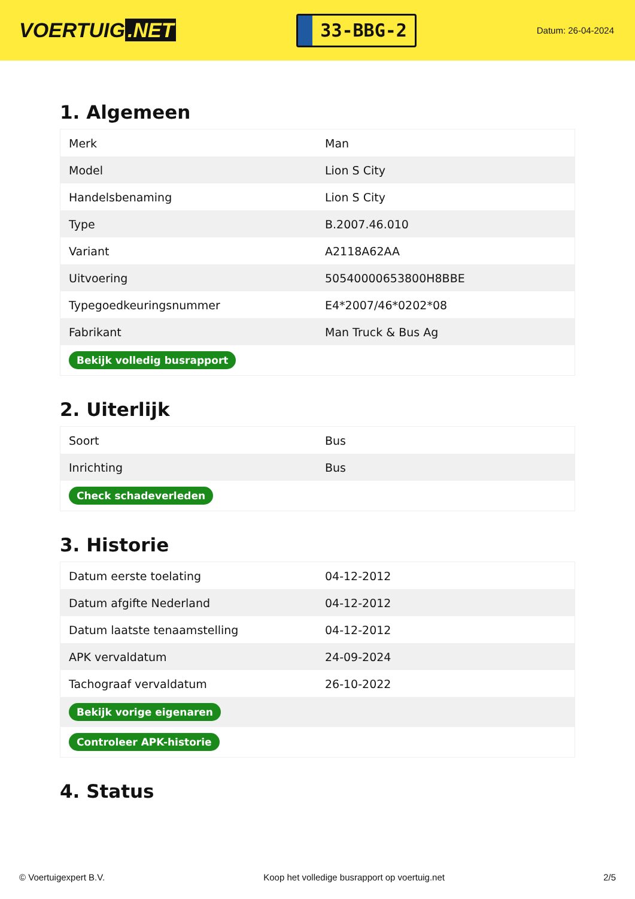VOERTUIG.NET
33-BBG-2
Datum: 26-04-2024
1. Algemeen
| Merk | Man |
| Model | Lion S City |
| Handelsbenaming | Lion S City |
| Type | B.2007.46.010 |
| Variant | A2118A62AA |
| Uitvoering | 50540000653800H8BBE |
| Typegoedkeuringsnummer | E4*2007/46*0202*08 |
| Fabrikant | Man Truck & Bus Ag |
| Bekijk volledig busrapport | |
2. Uiterlijk
| Soort | Bus |
| Inrichting | Bus |
| Check schadeverleden | |
3. Historie
| Datum eerste toelating | 04-12-2012 |
| Datum afgifte Nederland | 04-12-2012 |
| Datum laatste tenaamstelling | 04-12-2012 |
| APK vervaldatum | 24-09-2024 |
| Tachograaf vervaldatum | 26-10-2022 |
| Bekijk vorige eigenaren | |
| Controleer APK-historie | |
4. Status
© Voertuigexpert B.V. Koop het volledige busrapport op voertuig.net 2/5